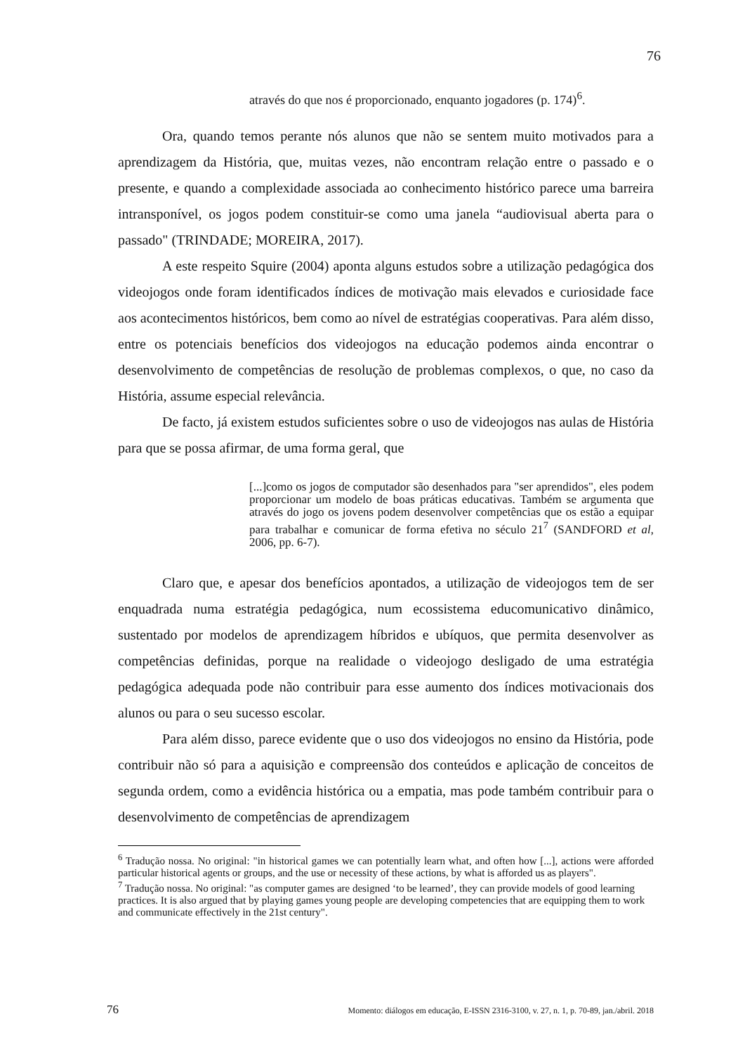76
através do que nos é proporcionado, enquanto jogadores (p. 174)<sup>6</sup>.
Ora, quando temos perante nós alunos que não se sentem muito motivados para a aprendizagem da História, que, muitas vezes, não encontram relação entre o passado e o presente, e quando a complexidade associada ao conhecimento histórico parece uma barreira intransponível, os jogos podem constituir-se como uma janela “audiovisual aberta para o passado" (TRINDADE; MOREIRA, 2017).
A este respeito Squire (2004) aponta alguns estudos sobre a utilização pedagógica dos videojogos onde foram identificados índices de motivação mais elevados e curiosidade face aos acontecimentos históricos, bem como ao nível de estratégias cooperativas. Para além disso, entre os potenciais benefícios dos videojogos na educação podemos ainda encontrar o desenvolvimento de competências de resolução de problemas complexos, o que, no caso da História, assume especial relevância.
De facto, já existem estudos suficientes sobre o uso de videojogos nas aulas de História para que se possa afirmar, de uma forma geral, que
[...]como os jogos de computador são desenhados para "ser aprendidos", eles podem proporcionar um modelo de boas práticas educativas. Também se argumenta que através do jogo os jovens podem desenvolver competências que os estão a equipar para trabalhar e comunicar de forma efetiva no século 21<sup>7</sup> (SANDFORD et al, 2006, pp. 6-7).
Claro que, e apesar dos benefícios apontados, a utilização de videojogos tem de ser enquadrada numa estratégia pedagógica, num ecossistema educomunicativo dinâmico, sustentado por modelos de aprendizagem híbridos e ubíquos, que permita desenvolver as competências definidas, porque na realidade o videojogo desligado de uma estratégia pedagógica adequada pode não contribuir para esse aumento dos índices motivacionais dos alunos ou para o seu sucesso escolar.
Para além disso, parece evidente que o uso dos videojogos no ensino da História, pode contribuir não só para a aquisição e compreensão dos conteúdos e aplicação de conceitos de segunda ordem, como a evidência histórica ou a empatia, mas pode também contribuir para o desenvolvimento de competências de aprendizagem
<sup>6</sup> Tradução nossa. No original: "in historical games we can potentially learn what, and often how [...], actions were afforded particular historical agents or groups, and the use or necessity of these actions, by what is afforded us as players".
<sup>7</sup> Tradução nossa. No original: "as computer games are designed ‘to be learned’, they can provide models of good learning practices. It is also argued that by playing games young people are developing competencies that are equipping them to work and communicate effectively in the 21st century".
76 Momento: diálogos em educação, E-ISSN 2316-3100, v. 27, n. 1, p. 70-89, jan./abril. 2018